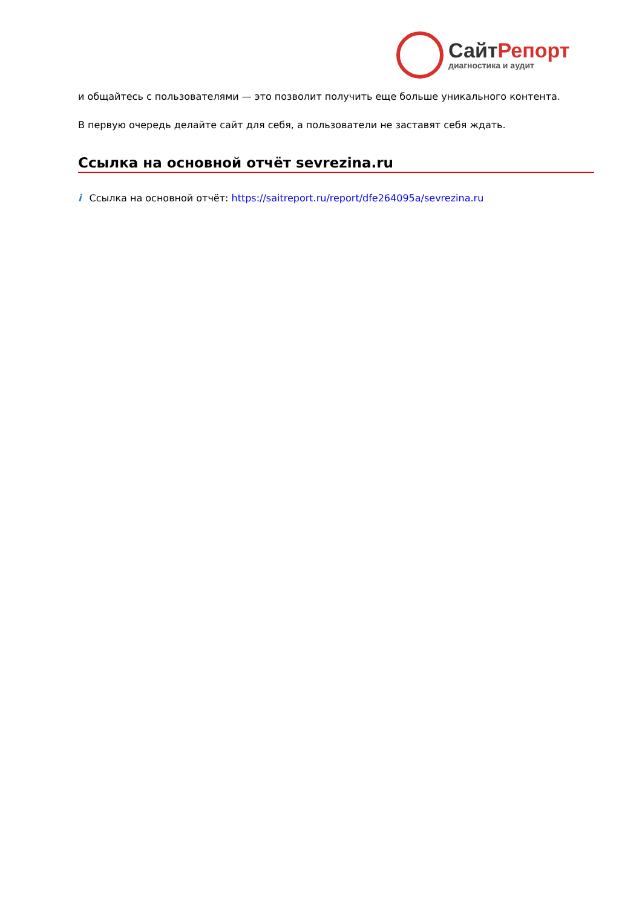СайтРепорт
диагностика и аудит
и общайтесь с пользователями — это позволит получить еще больше уникального контента.
В первую очередь делайте сайт для себя, а пользователи не заставят себя ждать.
Ссылка на основной отчёт sevrezina.ru
i Ссылка на основной отчёт: https://saitreport.ru/report/dfe264095a/sevrezina.ru